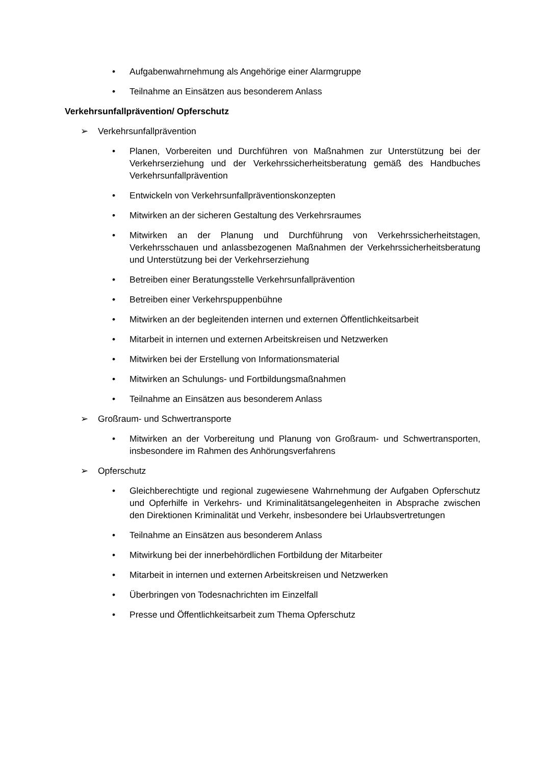• Aufgabenwahrnehmung als Angehörige einer Alarmgruppe
• Teilnahme an Einsätzen aus besonderem Anlass
Verkehrsunfallprävention/ Opferschutz
➢ Verkehrsunfallprävention
• Planen, Vorbereiten und Durchführen von Maßnahmen zur Unterstützung bei der Verkehrserziehung und der Verkehrssicherheitsberatung gemäß des Handbuches Verkehrsunfallprävention
• Entwickeln von Verkehrsunfallpräventionskonzepten
• Mitwirken an der sicheren Gestaltung des Verkehrsraumes
• Mitwirken an der Planung und Durchführung von Verkehrssicherheitstagen, Verkehrsschauen und anlassbezogenen Maßnahmen der Verkehrssicherheitsberatung und Unterstützung bei der Verkehrserziehung
• Betreiben einer Beratungsstelle Verkehrsunfallprävention
• Betreiben einer Verkehrspuppenbühne
• Mitwirken an der begleitenden internen und externen Öffentlichkeitsarbeit
• Mitarbeit in internen und externen Arbeitskreisen und Netzwerken
• Mitwirken bei der Erstellung von Informationsmaterial
• Mitwirken an Schulungs- und Fortbildungsmaßnahmen
• Teilnahme an Einsätzen aus besonderem Anlass
➢ Großraum- und Schwertransporte
• Mitwirken an der Vorbereitung und Planung von Großraum- und Schwertransporten, insbesondere im Rahmen des Anhörungsverfahrens
➢ Opferschutz
• Gleichberechtigte und regional zugewiesene Wahrnehmung der Aufgaben Opferschutz und Opferhilfe in Verkehrs- und Kriminalitätsangelegenheiten in Absprache zwischen den Direktionen Kriminalität und Verkehr, insbesondere bei Urlaubsvertretungen
• Teilnahme an Einsätzen aus besonderem Anlass
• Mitwirkung bei der innerbehördlichen Fortbildung der Mitarbeiter
• Mitarbeit in internen und externen Arbeitskreisen und Netzwerken
• Überbringen von Todesnachrichten im Einzelfall
• Presse und Öffentlichkeitsarbeit zum Thema Opferschutz